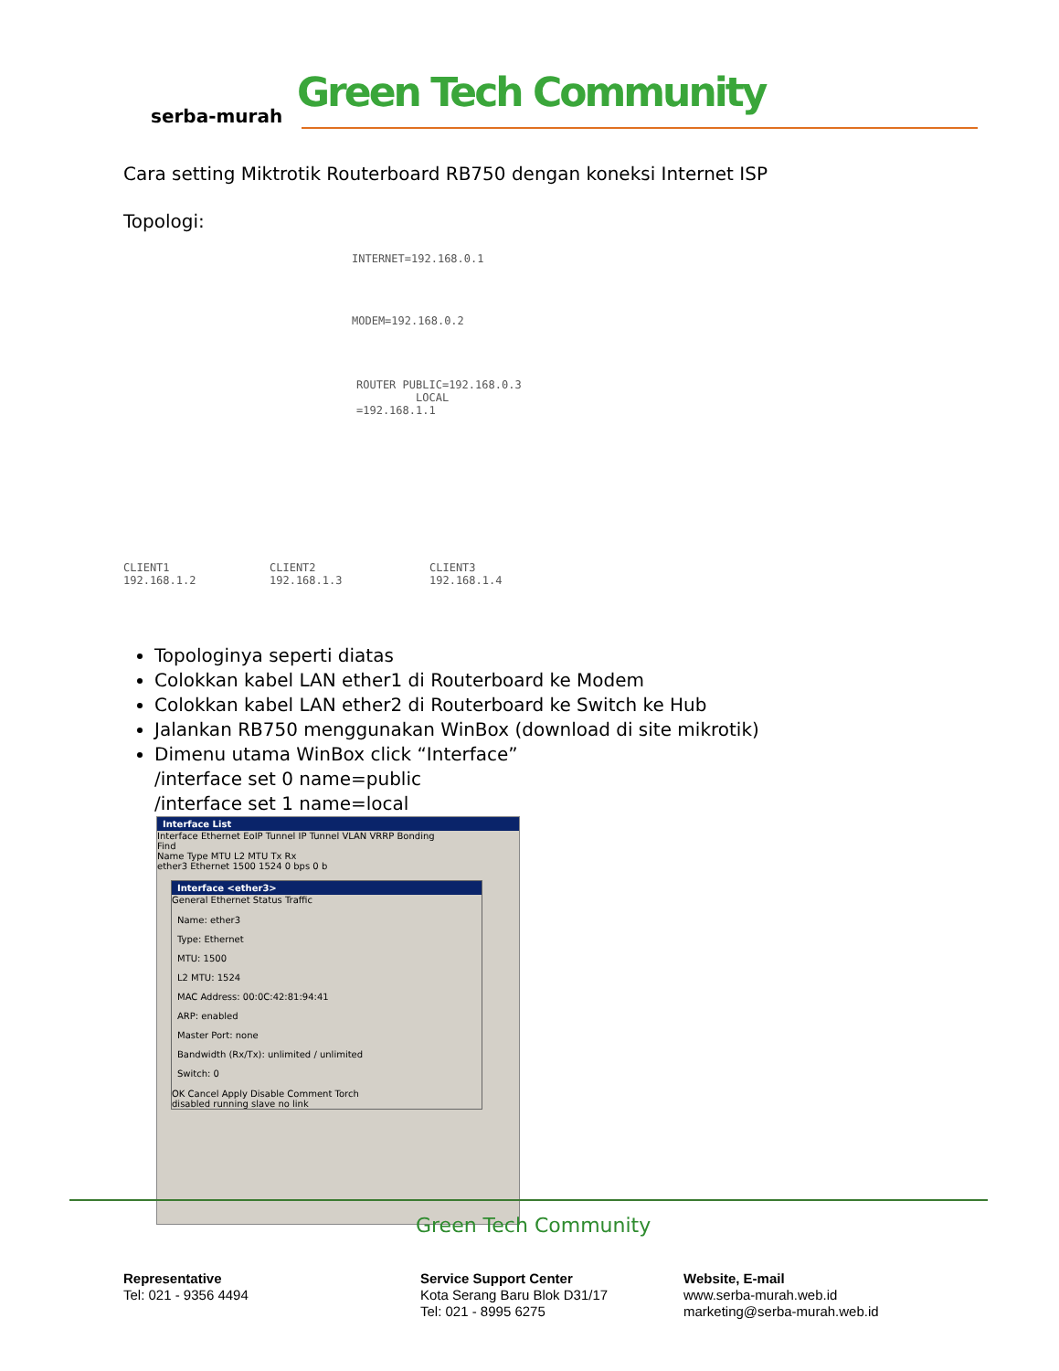serba-murah Green Tech Community
Cara setting Miktrotik Routerboard RB750 dengan koneksi Internet ISP
Topologi:
INTERNET=192.168.0.1
MODEM=192.168.0.2
ROUTER PUBLIC=192.168.0.3
LOCAL =192.168.1.1
CLIENT1
192.168.1.2
CLIENT2
192.168.1.3
CLIENT3
192.168.1.4
Topologinya seperti diatas
Colokkan kabel LAN ether1 di Routerboard ke Modem
Colokkan kabel LAN ether2 di Routerboard ke Switch ke Hub
Jalankan RB750 menggunakan WinBox (download di site mikrotik)
Dimenu utama WinBox click “Interface”
/interface set 0 name=public
/interface set 1 name=local
Interface List
Interface Ethernet EoIP Tunnel IP Tunnel VLAN VRRP Bonding
Find
Name Type MTU L2 MTU Tx Rx
ether3 Ethernet 1500 1524 0 bps 0 b
Interface <ether3>
General Ethernet Status Traffic
Name: ether3
Type: Ethernet
MTU: 1500
L2 MTU: 1524
MAC Address: 00:0C:42:81:94:41
ARP: enabled
Master Port: none
Bandwidth (Rx/Tx): unlimited / unlimited
Switch: 0
OK Cancel Apply Disable Comment Torch
disabled running slave no link
Green Tech Community
Representative
Tel: 021 - 9356 4494
Service Support Center
Kota Serang Baru Blok D31/17
Tel: 021 - 8995 6275
Website, E-mail
www.serba-murah.web.id
marketing@serba-murah.web.id